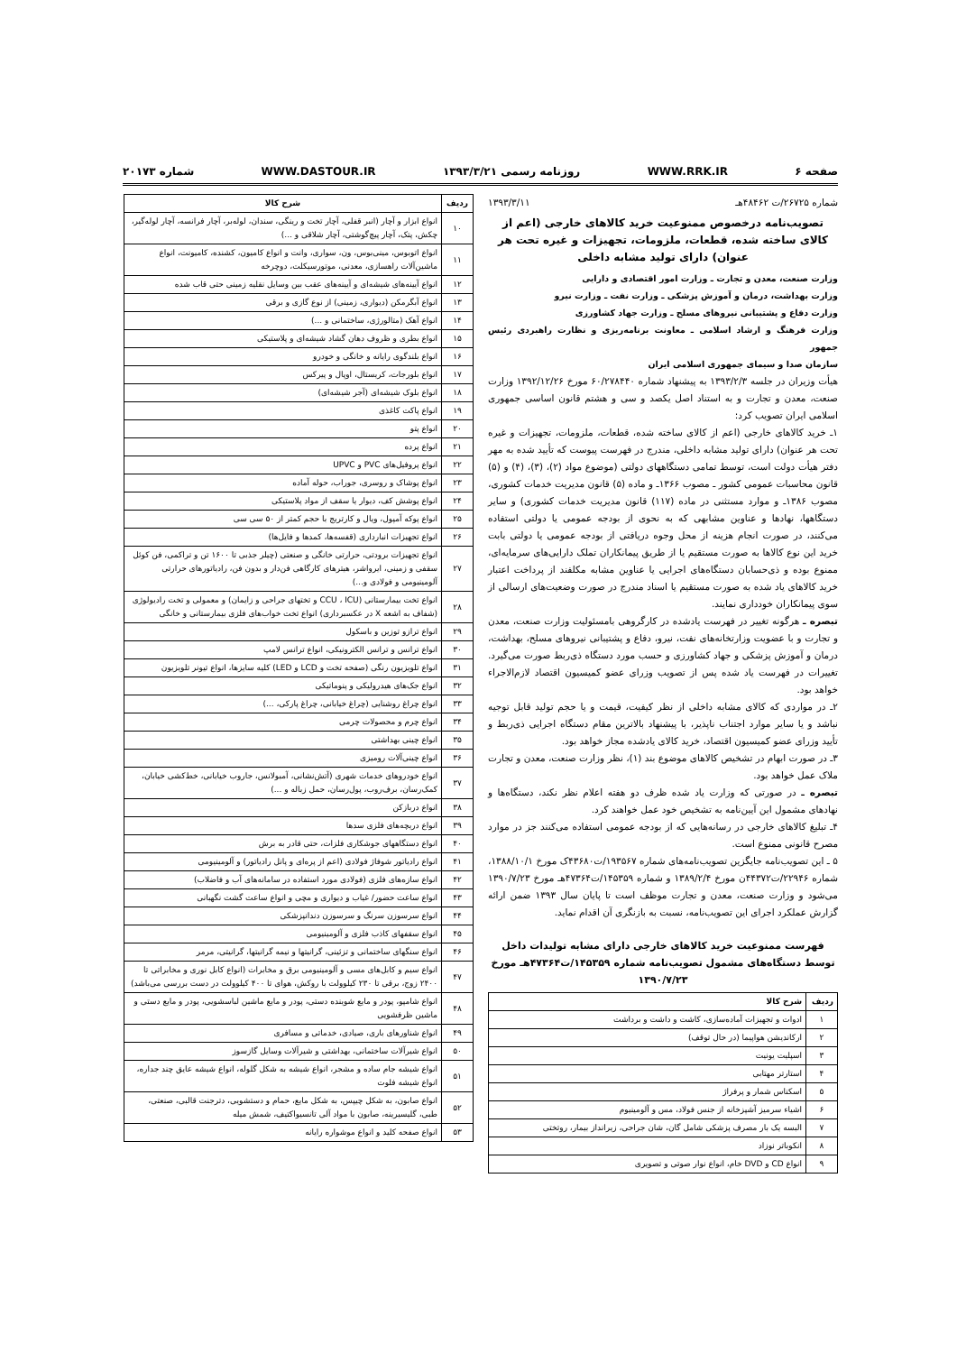صفحه ۶ WWW.RRK.IR روزنامه رسمی ۱۳۹۳/۳/۲۱ WWW.DASTOUR.IR شماره ۲۰۱۷۳
شماره ۲۶۷۲۵/ت ۴۸۴۶۲هـ ۱۳۹۳/۳/۱۱
تصویب‌نامه درخصوص ممنوعیت خرید کالاهای خارجی (اعم از کالای ساخته شده، قطعات، ملزومات، تجهیزات و غیره تحت هر عنوان) دارای تولید مشابه داخلی
وزارت صنعت، معدن و تجارت ـ وزارت امور اقتصادی و دارایی
وزارت بهداشت، درمان و آموزش پزشکی ـ وزارت نفت ـ وزارت نیرو
وزارت دفاع و پشتیبانی نیروهای مسلح ـ وزارت جهاد کشاورزی
وزارت فرهنگ و ارشاد اسلامی ـ معاونت برنامه‌ریزی و نظارت راهبردی رئیس جمهور
سازمان صدا و سیمای جمهوری اسلامی ایران
هیأت وزیران در جلسه ۱۳۹۳/۲/۳ به پیشنهاد شماره ۶۰/۲۷۸۴۴۰ مورخ ۱۳۹۲/۱۲/۲۶ وزارت صنعت، معدن و تجارت و به استناد اصل یکصد و سی و هشتم قانون اساسی جمهوری اسلامی ایران تصویب کرد:
۱ـ خرید کالاهای خارجی (اعم از کالای ساخته شده، قطعات، ملزومات، تجهیزات و غیره تحت هر عنوان) دارای تولید مشابه داخلی، مندرج در فهرست پیوست که تأیید شده به مهر دفتر هیأت دولت است، توسط تمامی دستگاههای دولتی (موضوع مواد (۲)، (۳)، (۴) و (۵) قانون محاسبات عمومی کشور ـ مصوب ۱۳۶۶ـ و ماده (۵) قانون مدیریت خدمات کشوری، مصوب ۱۳۸۶ـ و موارد مستثنی در ماده (۱۱۷) قانون مدیریت خدمات کشوری) و سایر دستگاهها، نهادها و عناوین مشابهی که به نحوی از بودجه عمومی یا دولتی استفاده می‌کنند، در صورت انجام هزینه از محل وجوه دریافتی از بودجه عمومی یا دولتی بابت خرید این نوع کالاها به صورت مستقیم یا از طریق پیمانکاران تملک دارایی‌های سرمایه‌ای، ممنوع بوده و ذی‌حسابان دستگاه‌های اجرایی یا عناوین مشابه مکلفند از پرداخت اعتبار خرید کالاهای یاد شده به صورت مستقیم یا اسناد مندرج در صورت وضعیت‌های ارسالی از سوی پیمانکاران خودداری نمایند.
تبصره ـ هرگونه تغییر در فهرست یادشده در کارگروهی بامسئولیت وزارت صنعت، معدن و تجارت و با عضویت وزارتخانه‌های نفت، نیرو، دفاع و پشتیبانی نیروهای مسلح، بهداشت، درمان و آموزش پزشکی و جهاد کشاورزی و حسب مورد دستگاه ذی‌ربط صورت می‌گیرد. تغییرات در فهرست یاد شده پس از تصویب وزرای عضو کمیسیون اقتصاد لازم‌الاجراء خواهد بود.
۲ـ در مواردی که کالای مشابه داخلی از نظر کیفیت، قیمت و یا حجم تولید قابل توجیه نباشد و یا سایر موارد اجتناب ناپذیر، با پیشنهاد بالاترین مقام دستگاه اجرایی ذی‌ربط و تأیید وزرای عضو کمیسیون اقتصاد، خرید کالای یادشده مجاز خواهد بود.
۳ـ در صورت ابهام در تشخیص کالاهای موضوع بند (۱)، نظر وزارت صنعت، معدن و تجارت ملاک عمل خواهد بود.
تبصره ـ در صورتی که وزارت یاد شده ظرف دو هفته اعلام نظر نکند، دستگاه‌ها و نهادهای مشمول این آیین‌نامه به تشخیص خود عمل خواهند کرد.
۴ـ تبلیغ کالاهای خارجی در رسانه‌هایی که از بودجه عمومی استفاده می‌کنند جز در موارد مصرح قانونی ممنوع است.
۵ ـ این تصویب‌نامه جایگزین تصویب‌نامه‌های شماره ۱۹۳۵۶۷/ت۴۳۶۸۰ک مورخ ۱۳۸۸/۱۰/۱، شماره ۲۲۹۴۶/ت۴۴۳۷۲ن مورخ ۱۳۸۹/۲/۴ و شماره ۱۴۵۳۵۹/ت۴۷۳۶۴هـ مورخ ۱۳۹۰/۷/۲۳ می‌شود و وزارت صنعت، معدن و تجارت موظف است تا پایان سال ۱۳۹۳ ضمن ارائه گزارش عملکرد اجرای این تصویب‌نامه، نسبت به بازنگری آن اقدام نماید.
فهرست ممنوعیت خرید کالاهای خارجی دارای مشابه تولیدات داخل توسط دستگاه‌های مشمول تصویب‌نامه شماره ۱۴۵۳۵۹/ت۴۷۳۶۴هـ مورخ ۱۳۹۰/۷/۲۳
| ردیف | شرح کالا |
| --- | --- |
| ۱ | ادوات و تجهیزات آماده‌سازی، کاشت و داشت و برداشت |
| ۲ | ارکاندیشن هواپیما (در حال توقف) |
| ۳ | اسپلیت یونیت |
| ۴ | استارتر مهتابی |
| ۵ | اسکناس شمار و پرفراژ |
| ۶ | اشیاء سرمیز آشپزخانه از جنس فولاد، مس و آلومینیوم |
| ۷ | البسه یک بار مصرف پزشکی شامل گان، شان جراحی، زیرانداز بیمار، روتختی |
| ۸ | انکوباتر نوزاد |
| ۹ | انواع CD و DVD خام، انواع نوار صوتی و تصویری |
| ردیف | شرح کالا |
| --- | --- |
| ۱۰ | انواع ابزار و آچار (انبر قفلی، آچار تخت و رینگی، سندان، لوله‌بر، آچار فرانسه، آچار لوله‌گیر، چکش، پتک، آچار پیچ‌گوشتی، آچار شلاقی و ...) |
| ۱۱ | انواع اتوبوس، مینی‌بوس، ون، سواری، وانت و انواع کامیون، کشنده، کامیونت، انواع ماشین‌آلات راهسازی، معدنی، موتورسیکلت، دوچرخه |
| ۱۲ | انواع آیینه‌های شیشه‌ای و آیینه‌های عقب بین وسایل نقلیه زمینی حتی قاب شده |
| ۱۳ | انواع آبگرمکن (دیواری، زمینی) از نوع گازی و برقی |
| ۱۴ | انواع آهک (متالورژی، ساختمانی و ...) |
| ۱۵ | انواع بطری و ظروف دهان گشاد شیشه‌ای و پلاستیکی |
| ۱۶ | انواع بلندگوی رایانه و خانگی و خودرو |
| ۱۷ | انواع بلورجات، کریستال، اوپال و پیرکس |
| ۱۸ | انواع بلوک شیشه‌ای (آجر شیشه‌ای) |
| ۱۹ | انواع پاکت کاغذی |
| ۲۰ | انواع پتو |
| ۲۱ | انواع پرده |
| ۲۲ | انواع پروفیل‌های PVC و UPVC |
| ۲۳ | انواع پوشاک و روسری، جوراب، حوله آماده |
| ۲۴ | انواع پوشش کف، دیوار یا سقف از مواد پلاستیکی |
| ۲۵ | انواع پوکه آمپول، ویال و کارتریج با حجم کمتر از ۵۰ سی سی |
| ۲۶ | انواع تجهیزات انبارداری (قفسه‌ها، کمدها و فایل‌ها) |
| ۲۷ | انواع تجهیزات برودتی، حرارتی خانگی و صنعتی (چیلر جذبی تا ۱۶۰۰ تن و تراکمی، فن کوئل سقفی و زمینی، ایرواشر، هیترهای کارگاهی فن‌دار و بدون فن، رادیاتورهای حرارتی آلومینیومی و فولادی و...) |
| ۲۸ | انواع تخت بیمارستانی (CCU ، ICU و تختهای جراحی و زایمان) و معمولی و تخت رادیولوژی (شفاف به اشعه X در عکسبرداری) انواع تخت خواب‌های فلزی بیمارستانی و خانگی |
| ۲۹ | انواع ترازو توزین و باسکول |
| ۳۰ | انواع ترانس و ترانس الکترونیکی، انواع ترانس لامپ |
| ۳۱ | انواع تلویزیون رنگی (صفحه تخت و LCD و LED) کلیه سایزها، انواع تیونر تلویزیون |
| ۳۲ | انواع جک‌های هیدرولیکی و پنوماتیکی |
| ۳۳ | انواع چراغ روشنایی (چراغ خیابانی، چراغ پارکی، ...) |
| ۳۴ | انواع چرم و محصولات چرمی |
| ۳۵ | انواع چینی بهداشتی |
| ۳۶ | انواع چینی‌آلات رومیزی |
| ۳۷ | انواع خودروهای خدمات شهری (آتش‌نشانی، آمبولانس، جاروب خیابانی، خط‌کشی خیابان، کمک‌رسان، برف‌روب، پول‌رسان، حمل زباله و ...) |
| ۳۸ | انواع دربازکن |
| ۳۹ | انواع دریچه‌های فلزی سدها |
| ۴۰ | انواع دستگاههای جوشکاری فلزات، حتی قادر به برش |
| ۴۱ | انواع رادیاتور شوفاژ فولادی (اعم از پره‌ای و پانل رادیاتور) و آلومینیومی |
| ۴۲ | انواع سازه‌های فلزی (فولادی مورد استفاده در سامانه‌های آب و فاضلاب) |
| ۴۳ | انواع ساعت حضور/ غیاب و دیواری و مچی و انواع ساعت گشت نگهبانی |
| ۴۴ | انواع سرسوزن سرنگ و سرسوزن دندانپزشکی |
| ۴۵ | انواع سقفهای کاذب فلزی و آلومینیومی |
| ۴۶ | انواع سنگهای ساختمانی و تزئینی، گرانیتها و نیمه گرانیتها، گرانیتی، مرمر |
| ۴۷ | انواع سیم و کابل‌های مسی و آلومینیومی برق و مخابرات (انواع کابل نوری و مخابراتی تا ۲۴۰۰ زوج، برقی تا ۲۳۰ کیلوولت با روکش، هوای تا ۴۰۰ کیلوولت در دست بررسی می‌باشد) |
| ۴۸ | انواع شامپو، پودر و مایع شوینده دستی، پودر و مایع ماشین لباسشویی، پودر و مایع دستی و ماشین ظرفشویی |
| ۴۹ | انواع شناورهای باری، صیادی، خدماتی و مسافری |
| ۵۰ | انواع شیرآلات ساختمانی، بهداشتی و شیرآلات وسایل گازسوز |
| ۵۱ | انواع شیشه جام ساده و مشجر، انواع شیشه به شکل گلوله، انواع شیشه عایق چند جداره، انواع شیشه فلوت |
| ۵۲ | انواع صابون، به شکل چیپس، به شکل مایع، حمام و دستشویی، دترجنت قالبی، صنعتی، طبی، گلیسیرینه، صابون با مواد آلی تانسیواکتیف، شمش میله |
| ۵۳ | انواع صفحه کلید و انواع موشواره رایانه |